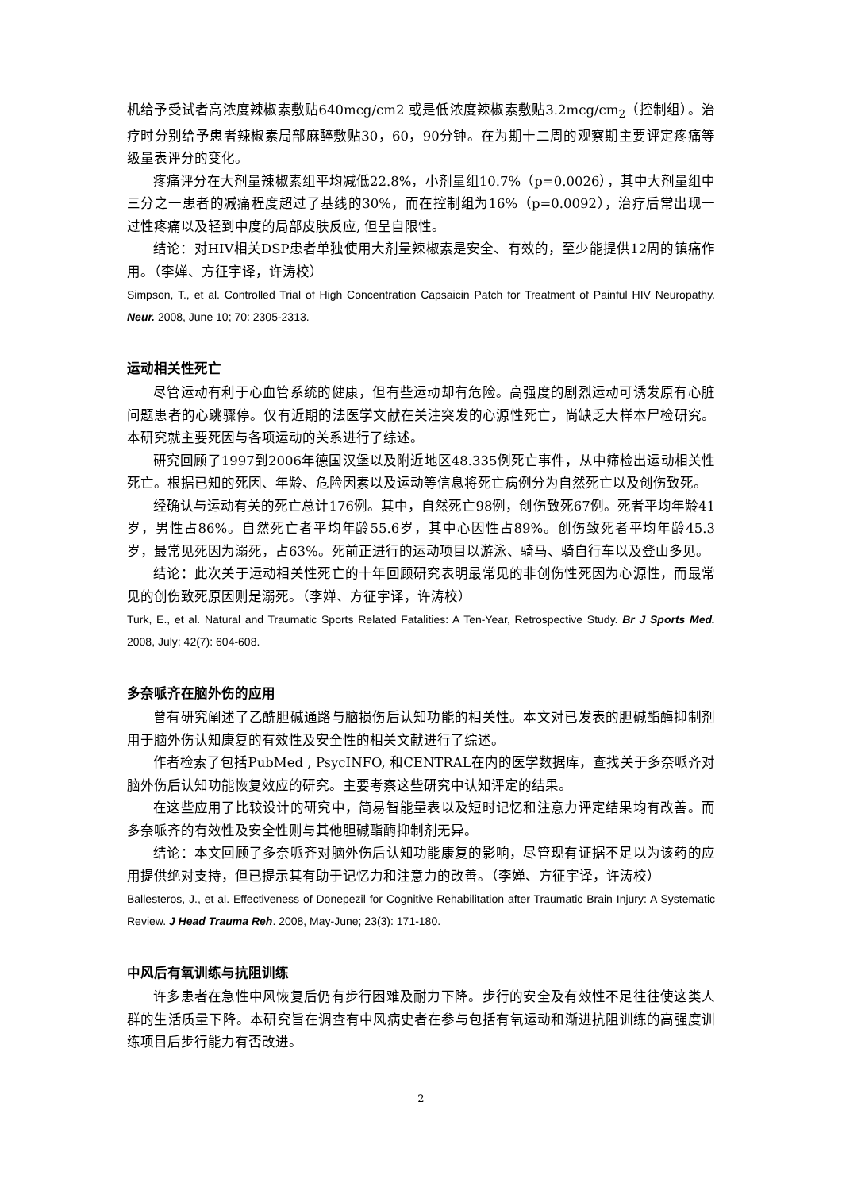机给予受试者高浓度辣椒素敷贴640mcg/cm2 或是低浓度辣椒素敷贴3.2mcg/cm<sub>2</sub>（控制组）。治疗时分别给予患者辣椒素局部麻醉敷贴30，60，90分钟。在为期十二周的观察期主要评定疼痛等级量表评分的变化。
疼痛评分在大剂量辣椒素组平均减低22.8%，小剂量组10.7%（p=0.0026），其中大剂量组中三分之一患者的减痛程度超过了基线的30%，而在控制组为16%（p=0.0092），治疗后常出现一过性疼痛以及轻到中度的局部皮肤反应, 但呈自限性。
结论：对HIV相关DSP患者单独使用大剂量辣椒素是安全、有效的，至少能提供12周的镇痛作用。（李婵、方征宇译，许涛校）
Simpson, T., et al. Controlled Trial of High Concentration Capsaicin Patch for Treatment of Painful HIV Neuropathy. Neur. 2008, June 10; 70: 2305-2313.
运动相关性死亡
尽管运动有利于心血管系统的健康，但有些运动却有危险。高强度的剧烈运动可诱发原有心脏问题患者的心跳骤停。仅有近期的法医学文献在关注突发的心源性死亡，尚缺乏大样本尸检研究。本研究就主要死因与各项运动的关系进行了综述。
研究回顾了1997到2006年德国汉堡以及附近地区48.335例死亡事件，从中筛检出运动相关性死亡。根据已知的死因、年龄、危险因素以及运动等信息将死亡病例分为自然死亡以及创伤致死。
经确认与运动有关的死亡总计176例。其中，自然死亡98例，创伤致死67例。死者平均年龄41岁，男性占86%。自然死亡者平均年龄55.6岁，其中心因性占89%。创伤致死者平均年龄45.3岁，最常见死因为溺死，占63%。死前正进行的运动项目以游泳、骑马、骑自行车以及登山多见。
结论：此次关于运动相关性死亡的十年回顾研究表明最常见的非创伤性死因为心源性，而最常见的创伤致死原因则是溺死。（李婵、方征宇译，许涛校）
Turk, E., et al. Natural and Traumatic Sports Related Fatalities: A Ten-Year, Retrospective Study. Br J Sports Med. 2008, July; 42(7): 604-608.
多奈哌齐在脑外伤的应用
曾有研究阐述了乙酰胆碱通路与脑损伤后认知功能的相关性。本文对已发表的胆碱酯酶抑制剂用于脑外伤认知康复的有效性及安全性的相关文献进行了综述。
作者检索了包括PubMed , PsycINFO, 和CENTRAL在内的医学数据库，查找关于多奈哌齐对脑外伤后认知功能恢复效应的研究。主要考察这些研究中认知评定的结果。
在这些应用了比较设计的研究中，简易智能量表以及短时记忆和注意力评定结果均有改善。而多奈哌齐的有效性及安全性则与其他胆碱酯酶抑制剂无异。
结论：本文回顾了多奈哌齐对脑外伤后认知功能康复的影响，尽管现有证据不足以为该药的应用提供绝对支持，但已提示其有助于记忆力和注意力的改善。（李婵、方征宇译，许涛校）
Ballesteros, J., et al. Effectiveness of Donepezil for Cognitive Rehabilitation after Traumatic Brain Injury: A Systematic Review. J Head Trauma Reh. 2008, May-June; 23(3): 171-180.
中风后有氧训练与抗阻训练
许多患者在急性中风恢复后仍有步行困难及耐力下降。步行的安全及有效性不足往往使这类人群的生活质量下降。本研究旨在调查有中风病史者在参与包括有氧运动和渐进抗阻训练的高强度训练项目后步行能力有否改进。
2